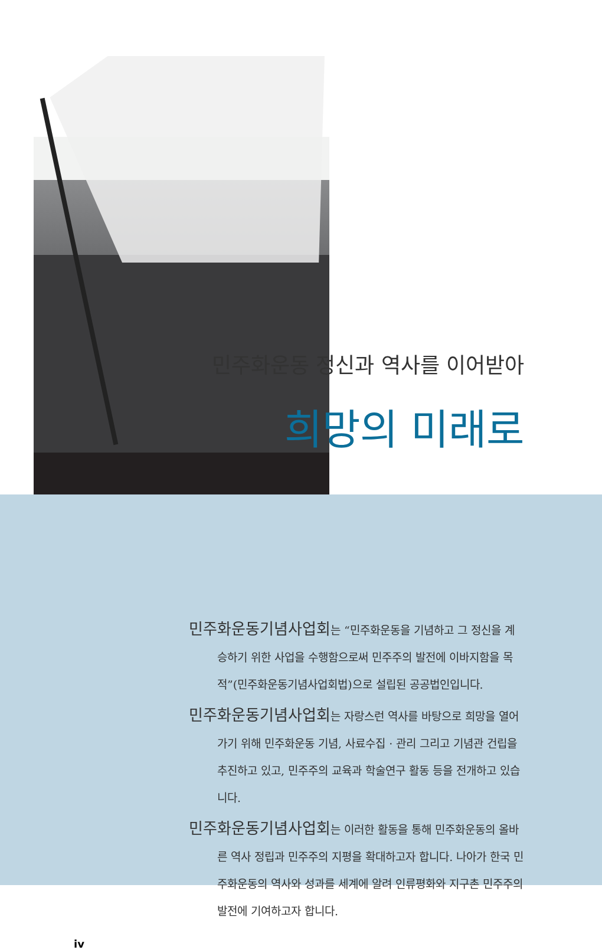민주화운동 정신과 역사를 이어받아
희망의 미래로
민주화운동기념사업회는 “민주화운동을 기념하고 그 정신을 계승하기 위한 사업을 수행함으로써 민주주의 발전에 이바지함을 목적”(민주화운동기념사업회법)으로 설립된 공공법인입니다.
민주화운동기념사업회는 자랑스런 역사를 바탕으로 희망을 열어가기 위해 민주화운동 기념, 사료수집 · 관리 그리고 기념관 건립을 추진하고 있고, 민주주의 교육과 학술연구 활동 등을 전개하고 있습니다.
민주화운동기념사업회는 이러한 활동을 통해 민주화운동의 올바른 역사 정립과 민주주의 지평을 확대하고자 합니다. 나아가 한국 민주화운동의 역사와 성과를 세계에 알려 인류평화와 지구촌 민주주의 발전에 기여하고자 합니다.
iv